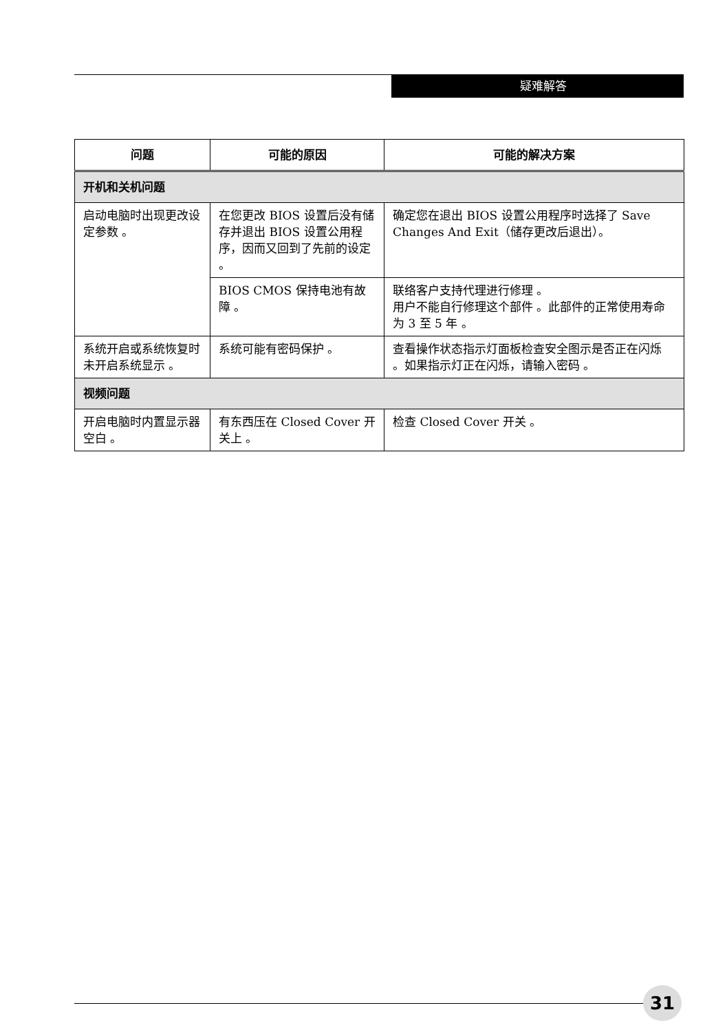疑难解答
| 问题 | 可能的原因 | 可能的解决方案 |
| --- | --- | --- |
| 开机和关机问题 | | |
| 启动电脑时出现更改设定参数 。 | 在您更改 BIOS 设置后没有储存并退出 BIOS 设置公用程序，因而又回到了先前的设定 。 | 确定您在退出 BIOS 设置公用程序时选择了 Save Changes And Exit（储存更改后退出）。 |
| | BIOS CMOS 保持电池有故障 。 | 联络客户支持代理进行修理 。 用户不能自行修理这个部件 。此部件的正常使用寿命为 3 至 5 年 。 |
| 系统开启或系统恢复时未开启系统显示 。 | 系统可能有密码保护 。 | 查看操作状态指示灯面板检查安全图示是否正在闪烁 。如果指示灯正在闪烁，请输入密码 。 |
| 视频问题 | | |
| 开启电脑时内置显示器空白 。 | 有东西压在 Closed Cover 开关上 。 | 检查 Closed Cover 开关 。 |
31